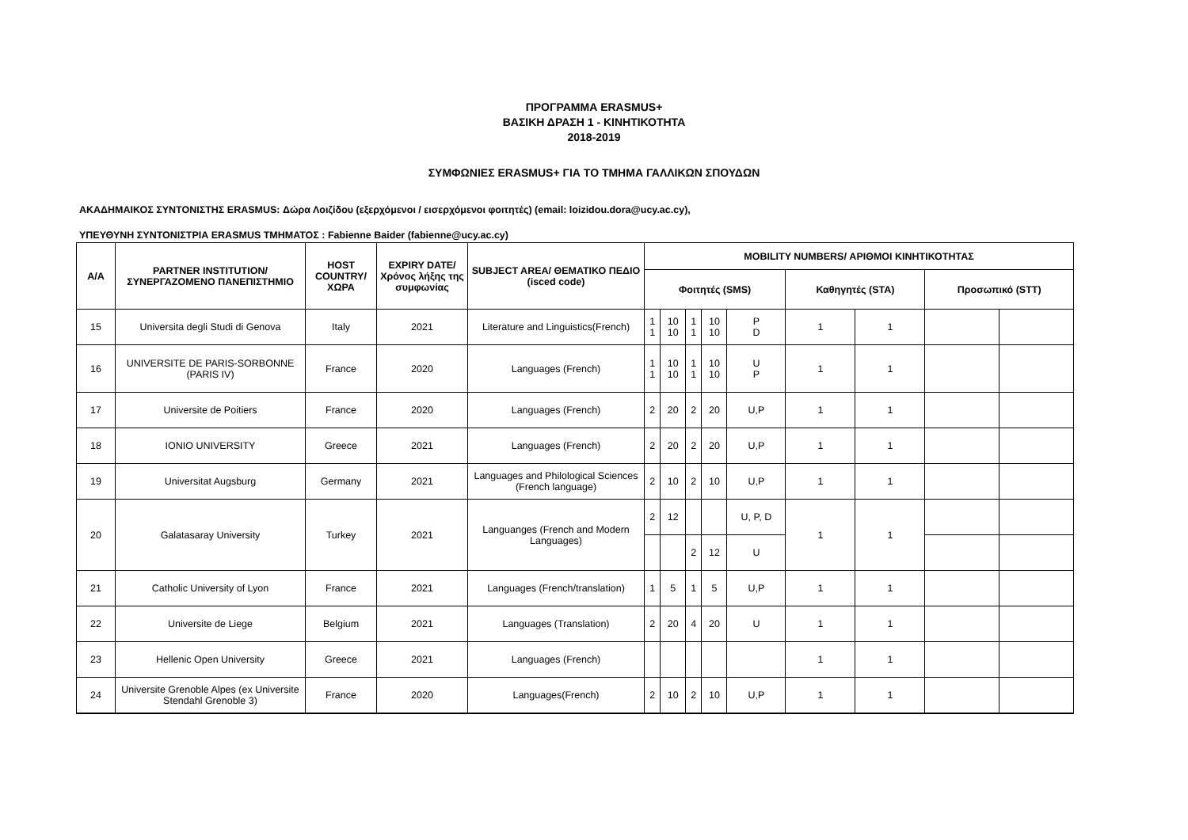ΠΡΟΓΡΑΜΜΑ ERASMUS+
ΒΑΣΙΚΗ ΔΡΑΣΗ 1 - ΚΙΝΗΤΙΚΟΤΗΤΑ
2018-2019
ΣΥΜΦΩΝΙΕΣ ERASMUS+ ΓΙΑ ΤΟ ΤΜΗΜΑ ΓΑΛΛΙΚΩΝ ΣΠΟΥΔΩΝ
ΑΚΑΔΗΜΑΙΚΟΣ ΣΥΝΤΟΝΙΣΤΗΣ ERASMUS: Δώρα Λοιζίδου (εξερχόμενοι / εισερχόμενοι φοιτητές) (email: loizidou.dora@ucy.ac.cy),
ΥΠΕΥΘΥΝΗ ΣΥΝΤΟΝΙΣΤΡΙΑ ERASMUS ΤΜΗΜΑΤΟΣ : Fabienne Baider (fabienne@ucy.ac.cy)
| Α/Α | PARTNER INSTITUTION/ ΣΥΝΕΡΓΑΖΟΜΕΝΟ ΠΑΝΕΠΙΣΤΗΜΙΟ | HOST COUNTRY/ ΧΩΡΑ | EXPIRY DATE/ Χρόνος λήξης της συμφωνίας | SUBJECT AREA/ ΘΕΜΑΤΙΚΟ ΠΕΔΙΟ (isced code) | MOBILITY NUMBERS/ ΑΡΙΘΜΟΙ ΚΙΝΗΤΙΚΟΤΗΤΑΣ | | | | | | | | |
| --- | --- | --- | --- | --- | --- | --- | --- | --- | --- | --- | --- | --- | --- |
| | | | | | Φοιτητές (SMS) | | | | | Καθηγητές (STA) | | Προσωπικό (STT) | |
| 15 | Universita degli Studi di Genova | Italy | 2021 | Literature and Linguistics(French) | 1 1 | 10 10 | 1 1 | 10 10 | P D | 1 | 1 | | |
| 16 | UNIVERSITE DE PARIS-SORBONNE (PARIS IV) | France | 2020 | Languages (French) | 1 1 | 10 10 | 1 1 | 10 10 | U P | 1 | 1 | | |
| 17 | Universite de Poitiers | France | 2020 | Languages (French) | 2 | 20 | 2 | 20 | U,P | 1 | 1 | | |
| 18 | IONIO UNIVERSITY | Greece | 2021 | Languages (French) | 2 | 20 | 2 | 20 | U,P | 1 | 1 | | |
| 19 | Universitat Augsburg | Germany | 2021 | Languages and Philological Sciences (French language) | 2 | 10 | 2 | 10 | U,P | 1 | 1 | | |
| 20 | Galatasaray University | Turkey | 2021 | Languanges (French and Modern Languages) | 2 | 12 | | | U, P, D | 1 | 1 | | |
| | | | | | | | 2 | 12 | U | | | | |
| 21 | Catholic University of Lyon | France | 2021 | Languages (French/translation) | 1 | 5 | 1 | 5 | U,P | 1 | 1 | | |
| 22 | Universite de Liege | Belgium | 2021 | Languages (Translation) | 2 | 20 | 4 | 20 | U | 1 | 1 | | |
| 23 | Hellenic Open University | Greece | 2021 | Languages (French) | | | | | | 1 | 1 | | |
| 24 | Universite Grenoble Alpes (ex Universite Stendahl Grenoble 3) | France | 2020 | Languages(French) | 2 | 10 | 2 | 10 | U,P | 1 | 1 | | |